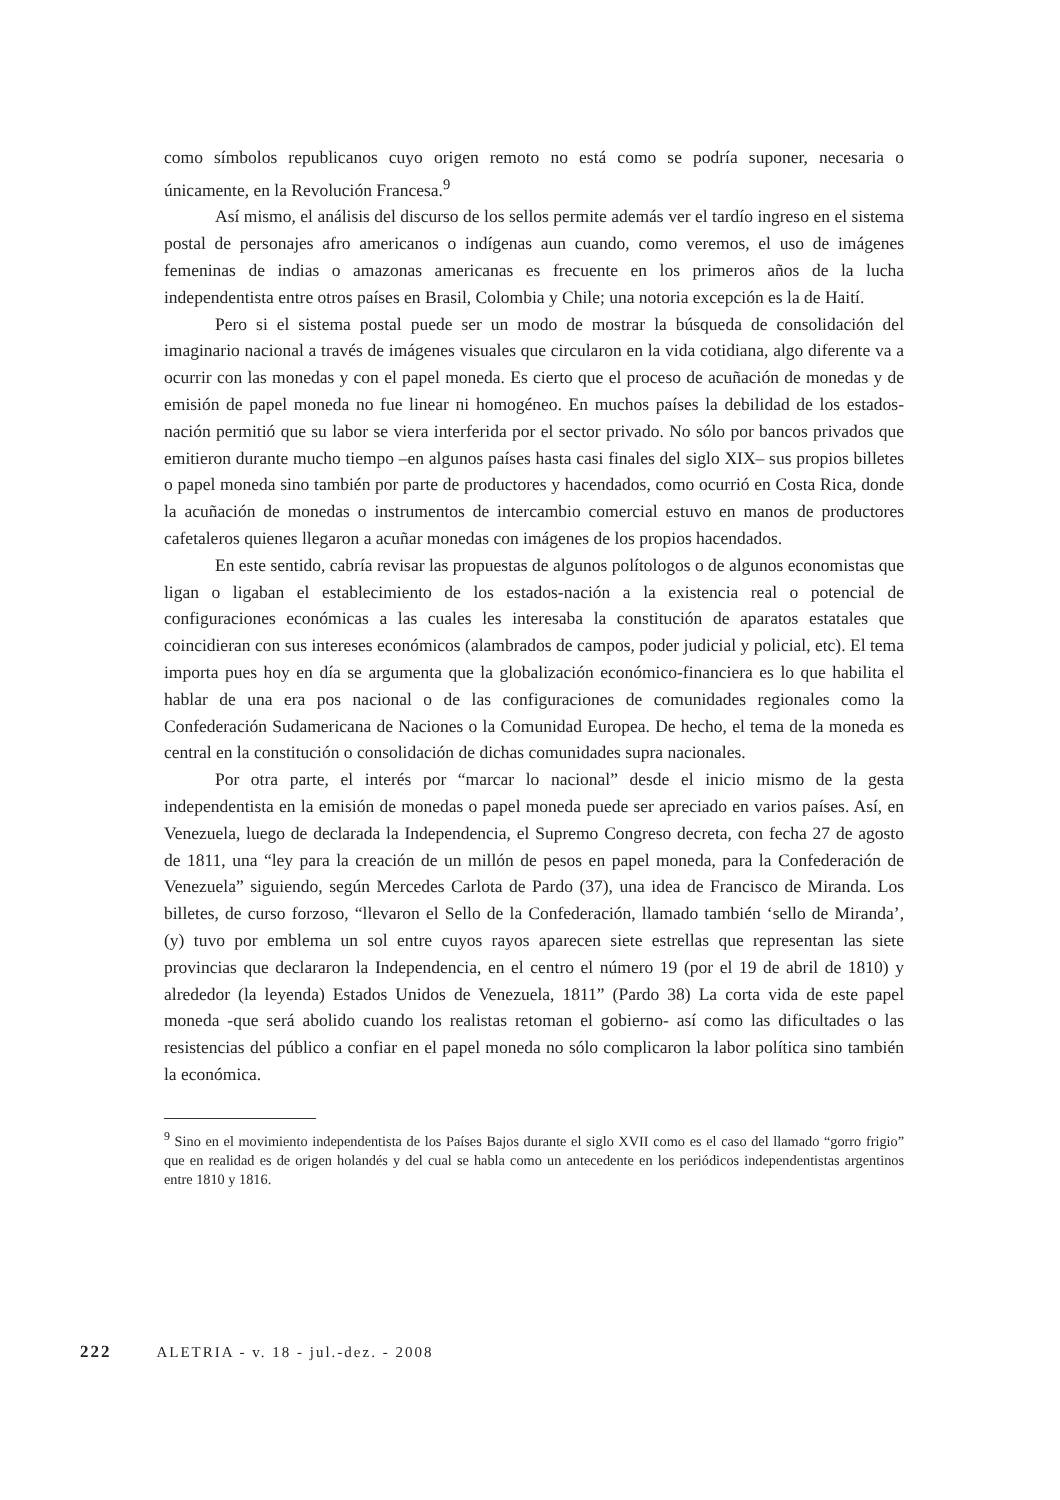como símbolos republicanos cuyo origen remoto no está como se podría suponer, necesaria o únicamente, en la Revolución Francesa.<sup>9</sup>
Así mismo, el análisis del discurso de los sellos permite además ver el tardío ingreso en el sistema postal de personajes afro americanos o indígenas aun cuando, como veremos, el uso de imágenes femeninas de indias o amazonas americanas es frecuente en los primeros años de la lucha independentista entre otros países en Brasil, Colombia y Chile; una notoria excepción es la de Haití.
Pero si el sistema postal puede ser un modo de mostrar la búsqueda de consolidación del imaginario nacional a través de imágenes visuales que circularon en la vida cotidiana, algo diferente va a ocurrir con las monedas y con el papel moneda. Es cierto que el proceso de acuñación de monedas y de emisión de papel moneda no fue linear ni homogéneo. En muchos países la debilidad de los estados-nación permitió que su labor se viera interferida por el sector privado. No sólo por bancos privados que emitieron durante mucho tiempo –en algunos países hasta casi finales del siglo XIX– sus propios billetes o papel moneda sino también por parte de productores y hacendados, como ocurrió en Costa Rica, donde la acuñación de monedas o instrumentos de intercambio comercial estuvo en manos de productores cafetaleros quienes llegaron a acuñar monedas con imágenes de los propios hacendados.
En este sentido, cabría revisar las propuestas de algunos polítologos o de algunos economistas que ligan o ligaban el establecimiento de los estados-nación a la existencia real o potencial de configuraciones económicas a las cuales les interesaba la constitución de aparatos estatales que coincidieran con sus intereses económicos (alambrados de campos, poder judicial y policial, etc). El tema importa pues hoy en día se argumenta que la globalización económico-financiera es lo que habilita el hablar de una era pos nacional o de las configuraciones de comunidades regionales como la Confederación Sudamericana de Naciones o la Comunidad Europea. De hecho, el tema de la moneda es central en la constitución o consolidación de dichas comunidades supra nacionales.
Por otra parte, el interés por “marcar lo nacional” desde el inicio mismo de la gesta independentista en la emisión de monedas o papel moneda puede ser apreciado en varios países. Así, en Venezuela, luego de declarada la Independencia, el Supremo Congreso decreta, con fecha 27 de agosto de 1811, una “ley para la creación de un millón de pesos en papel moneda, para la Confederación de Venezuela” siguiendo, según Mercedes Carlota de Pardo (37), una idea de Francisco de Miranda. Los billetes, de curso forzoso, “llevaron el Sello de la Confederación, llamado también ‘sello de Miranda’, (y) tuvo por emblema un sol entre cuyos rayos aparecen siete estrellas que representan las siete provincias que declararon la Independencia, en el centro el número 19 (por el 19 de abril de 1810) y alrededor (la leyenda) Estados Unidos de Venezuela, 1811” (Pardo 38) La corta vida de este papel moneda -que será abolido cuando los realistas retoman el gobierno- así como las dificultades o las resistencias del público a confiar en el papel moneda no sólo complicaron la labor política sino también la económica.
<sup>9</sup> Sino en el movimiento independentista de los Países Bajos durante el siglo XVII como es el caso del llamado “gorro frigio” que en realidad es de origen holandés y del cual se habla como un antecedente en los periódicos independentistas argentinos entre 1810 y 1816.
222 ALETRIA - v. 18 - jul.-dez. - 2008